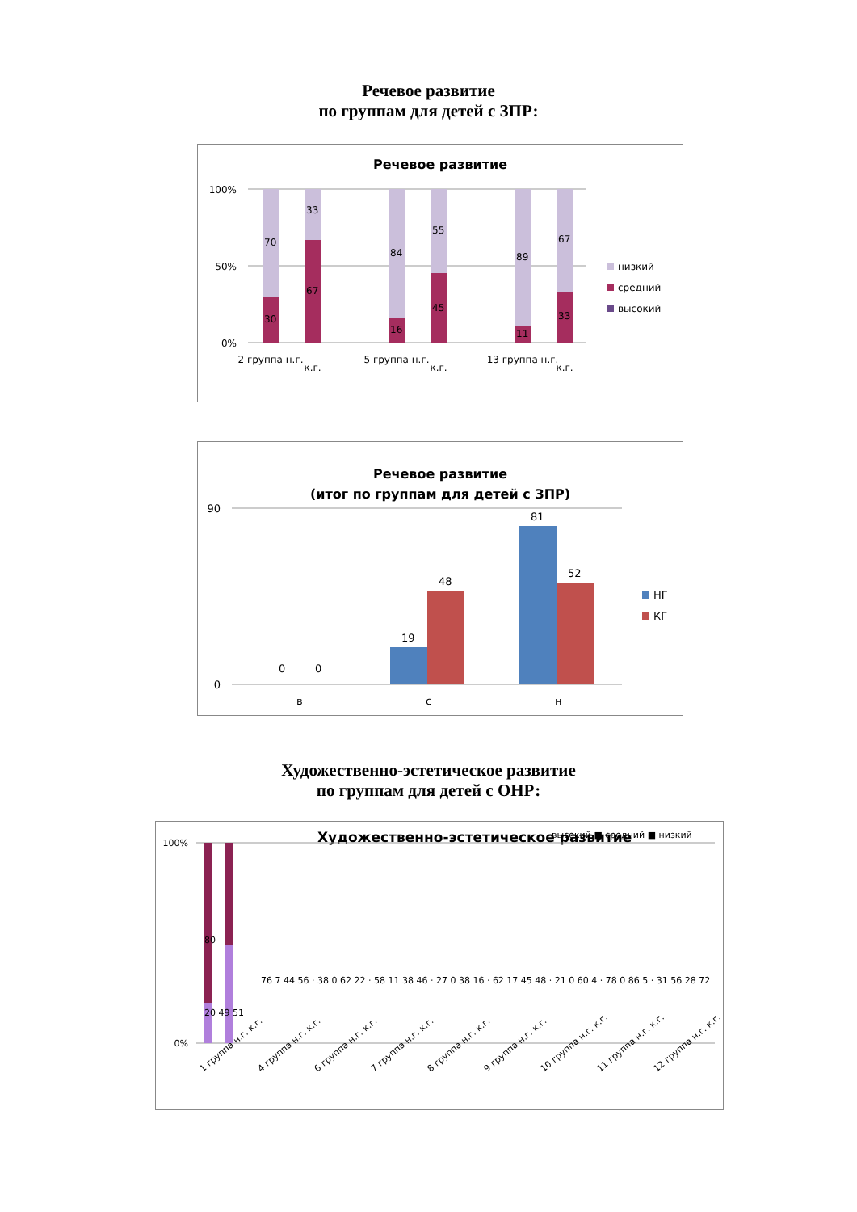Речевое развитие
по группам для детей с ЗПР:
Речевое развитие
100%
50%
0%
70
30
33
67
84
16
55
45
89
11
67
33
2 группа н.г.
к.г.
5 группа н.г.
к.г.
13 группа н.г.
к.г.
низкий
средний
высокий
Речевое развитие
(итог по группам для детей с ЗПР)
90
0
0
0
19
48
81
52
в
с
н
НГ
КГ
Художественно-эстетическое развитие
по группам для детей с ОНР:
Художественно-эстетическое развитие
высокий ■ средний ■ низкий
100%
0%
1 группа н.г. к.г.
4 группа н.г. к.г.
6 группа н.г. к.г.
7 группа н.г. к.г.
8 группа н.г. к.г.
9 группа н.г. к.г.
10 группа н.г. к.г.
11 группа н.г. к.г.
12 группа н.г. к.г.
80
20 49 51
76 7 44 56 · 38 0 62 22 · 58 11 38 46 · 27 0 38 16 · 62 17 45 48 · 21 0 60 4 · 78 0 86 5 · 31 56 28 72